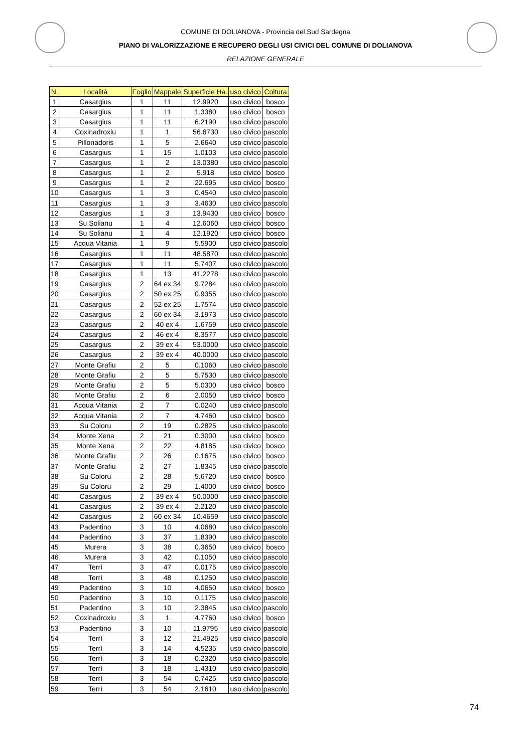COMUNE DI DOLIANOVA - Provincia del Sud Sardegna
PIANO DI VALORIZZAZIONE E RECUPERO DEGLI USI CIVICI DEL COMUNE DI DOLIANOVA
RELAZIONE GENERALE
| N. | Località | Foglio | Mappale | Superficie Ha. | uso civico | Coltura |
| --- | --- | --- | --- | --- | --- | --- |
| 1 | Casargius | 1 | 11 | 12.9920 | uso civico | bosco |
| 2 | Casargius | 1 | 11 | 1.3380 | uso civico | bosco |
| 3 | Casargius | 1 | 11 | 6.2190 | uso civico | pascolo |
| 4 | Coxinadroxiu | 1 | 1 | 56.6730 | uso civico | pascolo |
| 5 | Pillonadoris | 1 | 5 | 2.6640 | uso civico | pascolo |
| 6 | Casargius | 1 | 15 | 1.0103 | uso civico | pascolo |
| 7 | Casargius | 1 | 2 | 13.0380 | uso civico | pascolo |
| 8 | Casargius | 1 | 2 | 5.918 | uso civico | bosco |
| 9 | Casargius | 1 | 2 | 22.695 | uso civico | bosco |
| 10 | Casargius | 1 | 3 | 0.4540 | uso civico | pascolo |
| 11 | Casargius | 1 | 3 | 3.4630 | uso civico | pascolo |
| 12 | Casargius | 1 | 3 | 13.9430 | uso civico | bosco |
| 13 | Su Solianu | 1 | 4 | 12.6060 | uso civico | bosco |
| 14 | Su Solianu | 1 | 4 | 12.1920 | uso civico | bosco |
| 15 | Acqua Vitania | 1 | 9 | 5.5900 | uso civico | pascolo |
| 16 | Casargius | 1 | 11 | 48.5870 | uso civico | pascolo |
| 17 | Casargius | 1 | 11 | 5.7407 | uso civico | pascolo |
| 18 | Casargius | 1 | 13 | 41.2278 | uso civico | pascolo |
| 19 | Casargius | 2 | 64 ex 34 | 9.7284 | uso civico | pascolo |
| 20 | Casargius | 2 | 50 ex 25 | 0.9355 | uso civico | pascolo |
| 21 | Casargius | 2 | 52 ex 25 | 1.7574 | uso civico | pascolo |
| 22 | Casargius | 2 | 60 ex 34 | 3.1973 | uso civico | pascolo |
| 23 | Casargius | 2 | 40 ex 4 | 1.6759 | uso civico | pascolo |
| 24 | Casargius | 2 | 46 ex 4 | 8.3577 | uso civico | pascolo |
| 25 | Casargius | 2 | 39 ex 4 | 53.0000 | uso civico | pascolo |
| 26 | Casargius | 2 | 39 ex 4 | 40.0000 | uso civico | pascolo |
| 27 | Monte Grafiu | 2 | 5 | 0.1060 | uso civico | pascolo |
| 28 | Monte Grafiu | 2 | 5 | 5.7530 | uso civico | pascolo |
| 29 | Monte Grafiu | 2 | 5 | 5.0300 | uso civico | bosco |
| 30 | Monte Grafiu | 2 | 6 | 2.0050 | uso civico | bosco |
| 31 | Acqua Vitania | 2 | 7 | 0.0240 | uso civico | pascolo |
| 32 | Acqua Vitania | 2 | 7 | 4.7460 | uso civico | bosco |
| 33 | Su Coloru | 2 | 19 | 0.2825 | uso civico | pascolo |
| 34 | Monte Xena | 2 | 21 | 0.3000 | uso civico | bosco |
| 35 | Monte Xena | 2 | 22 | 4.8185 | uso civico | bosco |
| 36 | Monte Grafiu | 2 | 26 | 0.1675 | uso civico | bosco |
| 37 | Monte Grafiu | 2 | 27 | 1.8345 | uso civico | pascolo |
| 38 | Su Coloru | 2 | 28 | 5.6720 | uso civico | bosco |
| 39 | Su Coloru | 2 | 29 | 1.4000 | uso civico | bosco |
| 40 | Casargius | 2 | 39 ex 4 | 50.0000 | uso civico | pascolo |
| 41 | Casargius | 2 | 39 ex 4 | 2.2120 | uso civico | pascolo |
| 42 | Casargius | 2 | 60 ex 34 | 10.4659 | uso civico | pascolo |
| 43 | Padentino | 3 | 10 | 4.0680 | uso civico | pascolo |
| 44 | Padentino | 3 | 37 | 1.8390 | uso civico | pascolo |
| 45 | Murera | 3 | 38 | 0.3650 | uso civico | bosco |
| 46 | Murera | 3 | 42 | 0.1050 | uso civico | pascolo |
| 47 | Terrì | 3 | 47 | 0.0175 | uso civico | pascolo |
| 48 | Terrì | 3 | 48 | 0.1250 | uso civico | pascolo |
| 49 | Padentino | 3 | 10 | 4.0650 | uso civico | bosco |
| 50 | Padentino | 3 | 10 | 0.1175 | uso civico | pascolo |
| 51 | Padentino | 3 | 10 | 2.3845 | uso civico | pascolo |
| 52 | Coxinadroxiu | 3 | 1 | 4.7760 | uso civico | bosco |
| 53 | Padentino | 3 | 10 | 11.9795 | uso civico | pascolo |
| 54 | Terrì | 3 | 12 | 21.4925 | uso civico | pascolo |
| 55 | Terrì | 3 | 14 | 4.5235 | uso civico | pascolo |
| 56 | Terrì | 3 | 18 | 0.2320 | uso civico | pascolo |
| 57 | Terrì | 3 | 18 | 1.4310 | uso civico | pascolo |
| 58 | Terrì | 3 | 54 | 0.7425 | uso civico | pascolo |
| 59 | Terrì | 3 | 54 | 2.1610 | uso civico | pascolo |
74